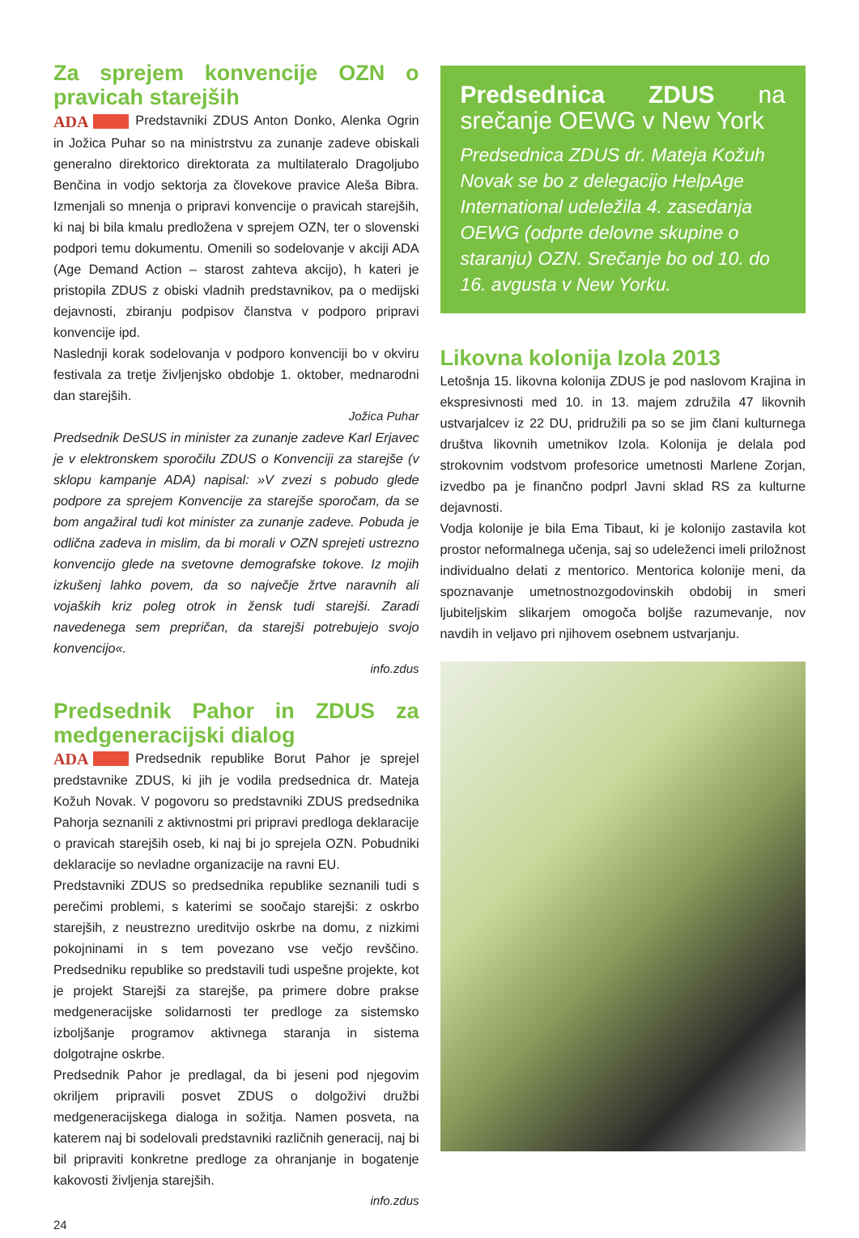Za sprejem konvencije OZN o pravicah starejših
ADA Predstavniki ZDUS Anton Donko, Alenka Ogrin in Jožica Puhar so na ministrstvu za zunanje zadeve obiskali generalno direktorico direktorata za multilateralo Dragoljubo Benčina in vodjo sektorja za človekove pravice Aleša Bibra. Izmenjali so mnenja o pripravi konvencije o pravicah starejših, ki naj bi bila kmalu predložena v sprejem OZN, ter o slovenski podpori temu dokumentu. Omenili so sodelovanje v akciji ADA (Age Demand Action – starost zahteva akcijo), h kateri je pristopila ZDUS z obiski vladnih predstavnikov, pa o medijski dejavnosti, zbiranju podpisov članstva v podporo pripravi konvencije ipd.
Naslednji korak sodelovanja v podporo konvenciji bo v okviru festivala za tretje življenjsko obdobje 1. oktober, mednarodni dan starejših.
Jožica Puhar
Predsednik DeSUS in minister za zunanje zadeve Karl Erjavec je v elektronskem sporočilu ZDUS o Konvenciji za starejše (v sklopu kampanje ADA) napisal: »V zvezi s pobudo glede podpore za sprejem Konvencije za starejše sporočam, da se bom angažiral tudi kot minister za zunanje zadeve. Pobuda je odlična zadeva in mislim, da bi morali v OZN sprejeti ustrezno konvencijo glede na svetovne demografske tokove. Iz mojih izkušenj lahko povem, da so največje žrtve naravnih ali vojaških kriz poleg otrok in žensk tudi starejši. Zaradi navedenega sem prepričan, da starejši potrebujejo svojo konvencijo«.
info.zdus
Predsednik Pahor in ZDUS za medgeneracijski dialog
ADA Predsednik republike Borut Pahor je sprejel predstavnike ZDUS, ki jih je vodila predsednica dr. Mateja Kožuh Novak. V pogovoru so predstavniki ZDUS predsednika Pahorja seznanili z aktivnostmi pri pripravi predloga deklaracije o pravicah starejših oseb, ki naj bi jo sprejela OZN. Pobudniki deklaracije so nevladne organizacije na ravni EU.
Predstavniki ZDUS so predsednika republike seznanili tudi s perečimi problemi, s katerimi se soočajo starejši: z oskrbo starejših, z neustrezno ureditvijo oskrbe na domu, z nizkimi pokojninami in s tem povezano vse večjo revščino. Predsedniku republike so predstavili tudi uspešne projekte, kot je projekt Starejši za starejše, pa primere dobre prakse medgeneracijske solidarnosti ter predloge za sistemsko izboljšanje programov aktivnega staranja in sistema dolgotrajne oskrbe.
Predsednik Pahor je predlagal, da bi jeseni pod njegovim okriljem pripravili posvet ZDUS o dolgoživi družbi medgeneracijskega dialoga in sožitja. Namen posveta, na katerem naj bi sodelovali predstavniki različnih generacij, naj bi bil pripraviti konkretne predloge za ohranjanje in bogatenje kakovosti življenja starejših.
info.zdus
Predsednica ZDUS na srečanje OEWG v New York
Predsednica ZDUS dr. Mateja Kožuh Novak se bo z delegacijo HelpAge International udeležila 4. zasedanja OEWG (odprte delovne skupine o staranju) OZN. Srečanje bo od 10. do 16. avgusta v New Yorku.
Likovna kolonija Izola 2013
Letošnja 15. likovna kolonija ZDUS je pod naslovom Krajina in ekspresivnosti med 10. in 13. majem združila 47 likovnih ustvarjalcev iz 22 DU, pridružili pa so se jim člani kulturnega društva likovnih umetnikov Izola. Kolonija je delala pod strokovnim vodstvom profesorice umetnosti Marlene Zorjan, izvedbo pa je finančno podprl Javni sklad RS za kulturne dejavnosti.
Vodja kolonije je bila Ema Tibaut, ki je kolonijo zastavila kot prostor neformalnega učenja, saj so udeleženci imeli priložnost individualno delati z mentorico. Mentorica kolonije meni, da spoznavanje umetnostnozgodovinskih obdobij in smeri ljubiteljskim slikarjem omogoča boljše razumevanje, nov navdih in veljavo pri njihovem osebnem ustvarjanju.
24